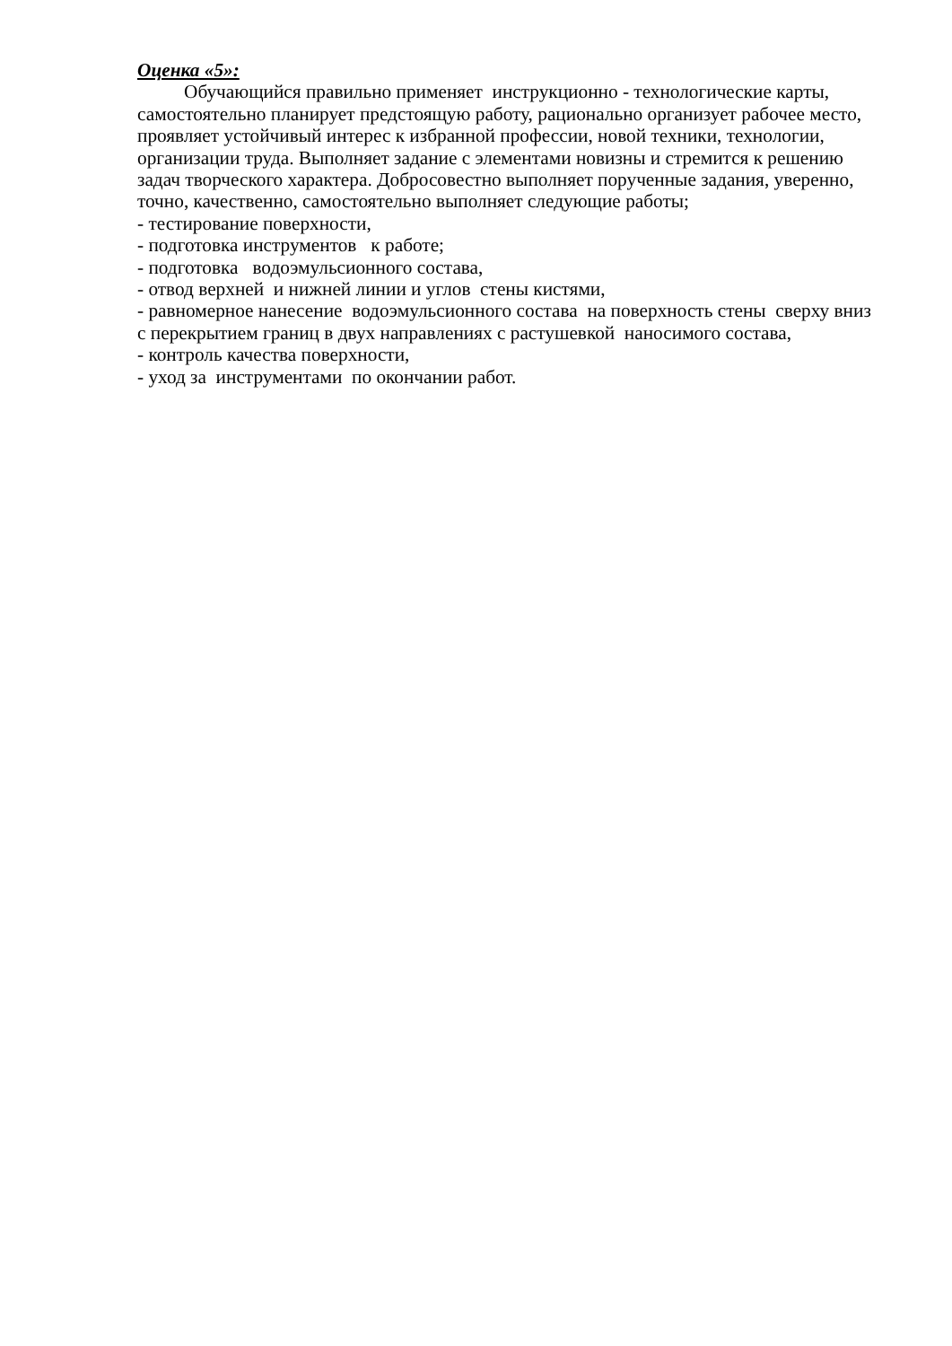Оценка «5»:
Обучающийся правильно применяет инструкционно - технологические карты, самостоятельно планирует предстоящую работу, рационально организует рабочее место, проявляет устойчивый интерес к избранной профессии, новой техники, технологии, организации труда. Выполняет задание с элементами новизны и стремится к решению задач творческого характера. Добросовестно выполняет порученные задания, уверенно, точно, качественно, самостоятельно выполняет следующие работы;
- тестирование поверхности,
- подготовка инструментов к работе;
- подготовка водоэмульсионного состава,
- отвод верхней и нижней линии и углов стены кистями,
- равномерное нанесение водоэмульсионного состава на поверхность стены сверху вниз с перекрытием границ в двух направлениях с растушевкой наносимого состава,
- контроль качества поверхности,
- уход за инструментами по окончании работ.